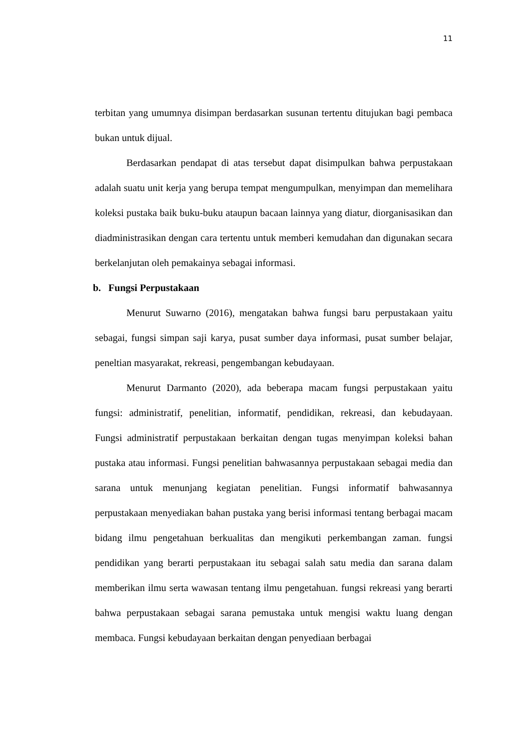11
terbitan yang umumnya disimpan berdasarkan susunan tertentu ditujukan bagi pembaca bukan untuk dijual.
Berdasarkan pendapat di atas tersebut dapat disimpulkan bahwa perpustakaan adalah suatu unit kerja yang berupa tempat mengumpulkan, menyimpan dan memelihara koleksi pustaka baik buku-buku ataupun bacaan lainnya yang diatur, diorganisasikan dan diadministrasikan dengan cara tertentu untuk memberi kemudahan dan digunakan secara berkelanjutan oleh pemakainya sebagai informasi.
b. Fungsi Perpustakaan
Menurut Suwarno (2016), mengatakan bahwa fungsi baru perpustakaan yaitu sebagai, fungsi simpan saji karya, pusat sumber daya informasi, pusat sumber belajar, peneltian masyarakat, rekreasi, pengembangan kebudayaan.
Menurut Darmanto (2020), ada beberapa macam fungsi perpustakaan yaitu fungsi: administratif, penelitian, informatif, pendidikan, rekreasi, dan kebudayaan. Fungsi administratif perpustakaan berkaitan dengan tugas menyimpan koleksi bahan pustaka atau informasi. Fungsi penelitian bahwasannya perpustakaan sebagai media dan sarana untuk menunjang kegiatan penelitian. Fungsi informatif bahwasannya perpustakaan menyediakan bahan pustaka yang berisi informasi tentang berbagai macam bidang ilmu pengetahuan berkualitas dan mengikuti perkembangan zaman. fungsi pendidikan yang berarti perpustakaan itu sebagai salah satu media dan sarana dalam memberikan ilmu serta wawasan tentang ilmu pengetahuan. fungsi rekreasi yang berarti bahwa perpustakaan sebagai sarana pemustaka untuk mengisi waktu luang dengan membaca. Fungsi kebudayaan berkaitan dengan penyediaan berbagai